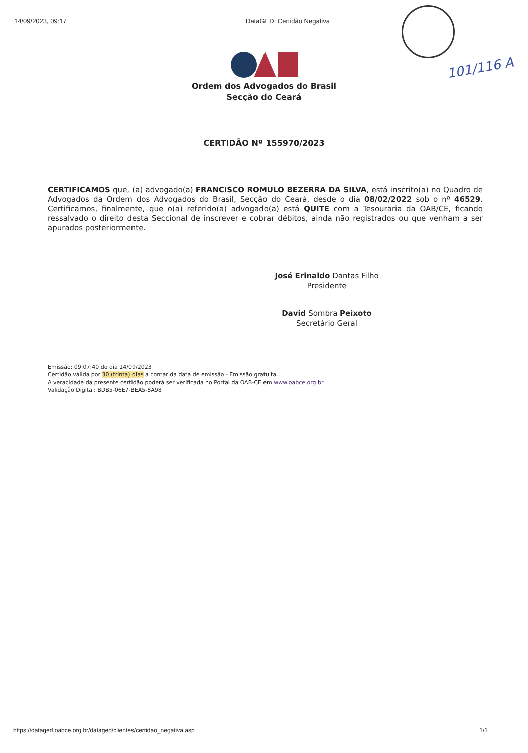101/116 A
14/09/2023, 09:17 DataGED: Certidão Negativa
Ordem dos Advogados do Brasil
Secção do Ceará
CERTIDÃO Nº 155970/2023
CERTIFICAMOS que, (a) advogado(a) FRANCISCO ROMULO BEZERRA DA SILVA, está inscrito(a) no Quadro de Advogados da Ordem dos Advogados do Brasil, Secção do Ceará, desde o dia 08/02/2022 sob o nº 46529. Certificamos, finalmente, que o(a) referido(a) advogado(a) está QUITE com a Tesouraria da OAB/CE, ficando ressalvado o direito desta Seccional de inscrever e cobrar débitos, ainda não registrados ou que venham a ser apurados posteriormente.
José Erinaldo Dantas Filho
Presidente
David Sombra Peixoto
Secretário Geral
Emissão: 09:07:40 do dia 14/09/2023
Certidão válida por 30 (trinta) dias a contar da data de emissão - Emissão gratuita.
A veracidade da presente certidão poderá ser verificada no Portal da OAB-CE em www.oabce.org.br
Validação Digital: BDB5-06E7-BEA5-8A98
https://dataged.oabce.org.br/dataged/clientes/certidao_negativa.asp 1/1